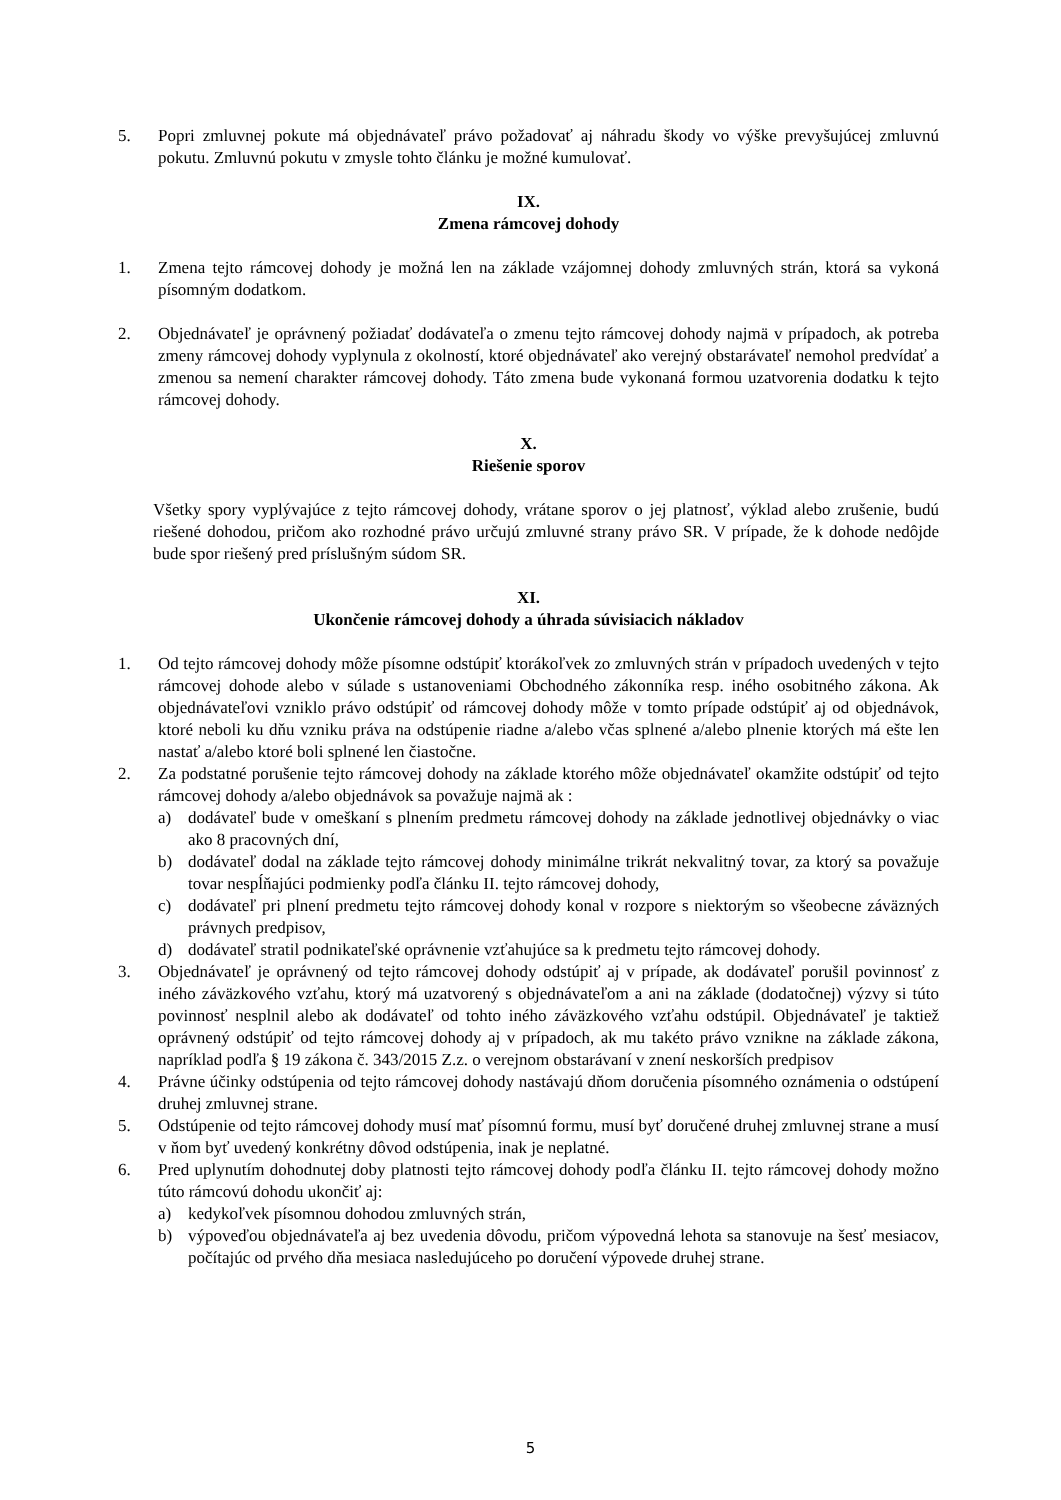5. Popri zmluvnej pokute má objednávateľ právo požadovať aj náhradu škody vo výške prevyšujúcej zmluvnú pokutu. Zmluvnú pokutu v zmysle tohto článku je možné kumulovať.
IX.
Zmena rámcovej dohody
1. Zmena tejto rámcovej dohody je možná len na základe vzájomnej dohody zmluvných strán, ktorá sa vykoná písomným dodatkom.
2. Objednávateľ je oprávnený požiadať dodávateľa o zmenu tejto rámcovej dohody najmä v prípadoch, ak potreba zmeny rámcovej dohody vyplynula z okolností, ktoré objednávateľ ako verejný obstarávateľ nemohol predvídať a zmenou sa nemení charakter rámcovej dohody. Táto zmena bude vykonaná formou uzatvorenia dodatku k tejto rámcovej dohody.
X.
Riešenie sporov
Všetky spory vyplývajúce z tejto rámcovej dohody, vrátane sporov o jej platnosť, výklad alebo zrušenie, budú riešené dohodou, pričom ako rozhodné právo určujú zmluvné strany právo SR. V prípade, že k dohode nedôjde bude spor riešený pred príslušným súdom SR.
XI.
Ukončenie rámcovej dohody a úhrada súvisiacich nákladov
1. Od tejto rámcovej dohody môže písomne odstúpiť ktorákoľvek zo zmluvných strán v prípadoch uvedených v tejto rámcovej dohode alebo v súlade s ustanoveniami Obchodného zákonníka resp. iného osobitného zákona. Ak objednávateľovi vzniklo právo odstúpiť od rámcovej dohody môže v tomto prípade odstúpiť aj od objednávok, ktoré neboli ku dňu vzniku práva na odstúpenie riadne a/alebo včas splnené a/alebo plnenie ktorých má ešte len nastať a/alebo ktoré boli splnené len čiastočne.
2. Za podstatné porušenie tejto rámcovej dohody na základe ktorého môže objednávateľ okamžite odstúpiť od tejto rámcovej dohody a/alebo objednávok sa považuje najmä ak :
a) dodávateľ bude v omeškaní s plnením predmetu rámcovej dohody na základe jednotlivej objednávky o viac ako 8 pracovných dní,
b) dodávateľ dodal na základe tejto rámcovej dohody minimálne trikrát nekvalitný tovar, za ktorý sa považuje tovar nespĺňajúci podmienky podľa článku II. tejto rámcovej dohody,
c) dodávateľ pri plnení predmetu tejto rámcovej dohody konal v rozpore s niektorým so všeobecne záväzných právnych predpisov,
d) dodávateľ stratil podnikateľské oprávnenie vzťahujúce sa k predmetu tejto rámcovej dohody.
3. Objednávateľ je oprávnený od tejto rámcovej dohody odstúpiť aj v prípade, ak dodávateľ porušil povinnosť z iného záväzkového vzťahu, ktorý má uzatvorený s objednávateľom a ani na základe (dodatočnej) výzvy si túto povinnosť nesplnil alebo ak dodávateľ od tohto iného záväzkového vzťahu odstúpil. Objednávateľ je taktiež oprávnený odstúpiť od tejto rámcovej dohody aj v prípadoch, ak mu takéto právo vznikne na základe zákona, napríklad podľa § 19 zákona č. 343/2015 Z.z. o verejnom obstarávaní v znení neskorších predpisov
4. Právne účinky odstúpenia od tejto rámcovej dohody nastávajú dňom doručenia písomného oznámenia o odstúpení druhej zmluvnej strane.
5. Odstúpenie od tejto rámcovej dohody musí mať písomnú formu, musí byť doručené druhej zmluvnej strane a musí v ňom byť uvedený konkrétny dôvod odstúpenia, inak je neplatné.
6. Pred uplynutím dohodnutej doby platnosti tejto rámcovej dohody podľa článku II. tejto rámcovej dohody možno túto rámcovú dohodu ukončiť aj:
a) kedykoľvek písomnou dohodou zmluvných strán,
b) výpoveďou objednávateľa aj bez uvedenia dôvodu, pričom výpovedná lehota sa stanovuje na šesť mesiacov, počítajúc od prvého dňa mesiaca nasledujúceho po doručení výpovede druhej strane.
5